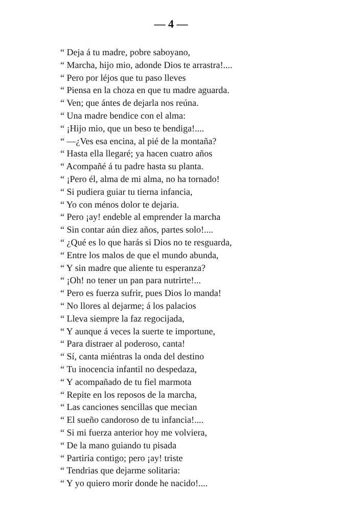— 4 —
“ Deja á tu madre, pobre saboyano,
“ Marcha, hijo mio, adonde Dios te arrastra!....
“ Pero por léjos que tu paso lleves
“ Piensa en la choza en que tu madre aguarda.
“ Ven; que ántes de dejarla nos reúna.
“ Una madre bendice con el alma:
“ ¡Hijo mio, que un beso te bendiga!....
“ —¿Ves esa encina, al pié de la montaña?
“ Hasta ella llegaré; ya hacen cuatro años
“ Acompañé á tu padre hasta su planta.
“ ¡Pero él, alma de mi alma, no ha tornado!
“ Si pudiera guiar tu tierna infancia,
“ Yo con ménos dolor te dejaria.
“ Pero ¡ay! endeble al emprender la marcha
“ Sin contar aún diez años, partes solo!....
“ ¿Qué es lo que harás si Dios no te resguarda,
“ Entre los malos de que el mundo abunda,
“ Y sin madre que aliente tu esperanza?
“ ¡Oh! no tener un pan para nutrirte!...
“ Pero es fuerza sufrir, pues Dios lo manda!
“ No llores al dejarme; á los palacios
“ Lleva siempre la faz regocijada,
“ Y aunque á veces la suerte te importune,
“ Para distraer al poderoso, canta!
“ Sí, canta miéntras la onda del destino
“ Tu inocencia infantil no despedaza,
“ Y acompañado de tu fiel marmota
“ Repite en los reposos de la marcha,
“ Las canciones sencillas que mecian
“ El sueño candoroso de tu infancia!....
“ Si mi fuerza anterior hoy me volviera,
“ De la mano guiando tu pisada
“ Partiria contigo; pero ¡ay! triste
“ Tendrias que dejarme solitaria:
“ Y yo quiero morir donde he nacido!....